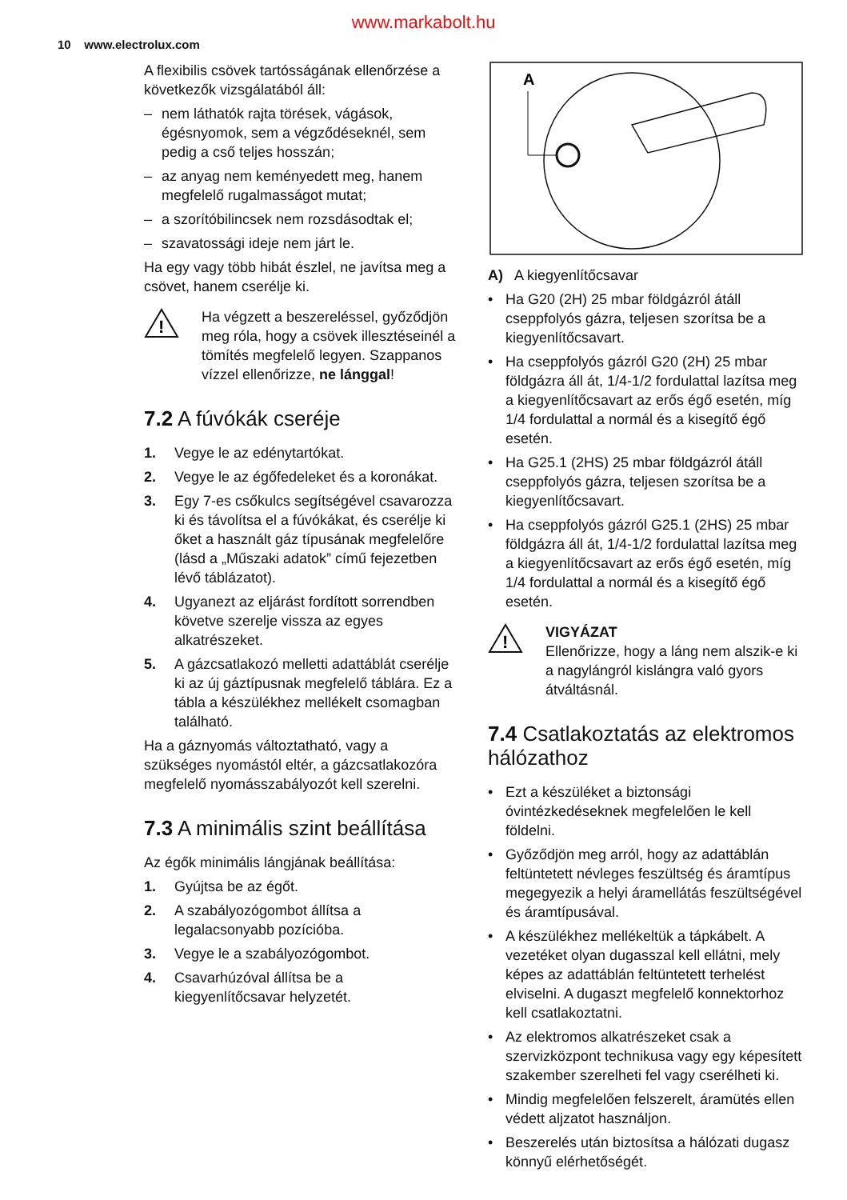www.markabolt.hu
10 www.electrolux.com
A flexibilis csövek tartósságának ellenőrzése a következők vizsgálatából áll:
– nem láthatók rajta törések, vágások, égésnyomok, sem a végződéseknél, sem pedig a cső teljes hosszán;
– az anyag nem keményedett meg, hanem megfelelő rugalmasságot mutat;
– a szorítóbilincsek nem rozsdásodtak el;
– szavatossági ideje nem járt le.
Ha egy vagy több hibát észlel, ne javítsa meg a csövet, hanem cserélje ki.
!
Ha végzett a beszereléssel, győződjön meg róla, hogy a csövek illesztéseinél a tömítés megfelelő legyen. Szappanos vízzel ellenőrizze, ne lánggal!
7.2 A fúvókák cseréje
1. Vegye le az edénytartókat.
2. Vegye le az égőfedeleket és a koronákat.
3. Egy 7-es csőkulcs segítségével csavarozza ki és távolítsa el a fúvókákat, és cserélje ki őket a használt gáz típusának megfelelőre (lásd a „Műszaki adatok” című fejezetben lévő táblázatot).
4. Ugyanezt az eljárást fordított sorrendben követve szerelje vissza az egyes alkatrészeket.
5. A gázcsatlakozó melletti adattáblát cserélje ki az új gáztípusnak megfelelő táblára. Ez a tábla a készülékhez mellékelt csomagban található.
Ha a gáznyomás változtatható, vagy a szükséges nyomástól eltér, a gázcsatlakozóra megfelelő nyomásszabályozót kell szerelni.
7.3 A minimális szint beállítása
Az égők minimális lángjának beállítása:
1. Gyújtsa be az égőt.
2. A szabályozógombot állítsa a legalacsonyabb pozícióba.
3. Vegye le a szabályozógombot.
4. Csavarhúzóval állítsa be a kiegyenlítőcsavar helyzetét.
A
A) A kiegyenlítőcsavar
• Ha G20 (2H) 25 mbar földgázról átáll cseppfolyós gázra, teljesen szorítsa be a kiegyenlítőcsavart.
• Ha cseppfolyós gázról G20 (2H) 25 mbar földgázra áll át, 1/4-1/2 fordulattal lazítsa meg a kiegyenlítőcsavart az erős égő esetén, míg 1/4 fordulattal a normál és a kisegítő égő esetén.
• Ha G25.1 (2HS) 25 mbar földgázról átáll cseppfolyós gázra, teljesen szorítsa be a kiegyenlítőcsavart.
• Ha cseppfolyós gázról G25.1 (2HS) 25 mbar földgázra áll át, 1/4-1/2 fordulattal lazítsa meg a kiegyenlítőcsavart az erős égő esetén, míg 1/4 fordulattal a normál és a kisegítő égő esetén.
!
VIGYÁZAT
Ellenőrizze, hogy a láng nem alszik-e ki a nagylángról kislángra való gyors átváltásnál.
7.4 Csatlakoztatás az elektromos hálózathoz
• Ezt a készüléket a biztonsági óvintézkedéseknek megfelelően le kell földelni.
• Győződjön meg arról, hogy az adattáblán feltüntetett névleges feszültség és áramtípus megegyezik a helyi áramellátás feszültségével és áramtípusával.
• A készülékhez mellékeltük a tápkábelt. A vezetéket olyan dugasszal kell ellátni, mely képes az adattáblán feltüntetett terhelést elviselni. A dugaszt megfelelő konnektorhoz kell csatlakoztatni.
• Az elektromos alkatrészeket csak a szervizközpont technikusa vagy egy képesített szakember szerelheti fel vagy cserélheti ki.
• Mindig megfelelően felszerelt, áramütés ellen védett aljzatot használjon.
• Beszerelés után biztosítsa a hálózati dugasz könnyű elérhetőségét.